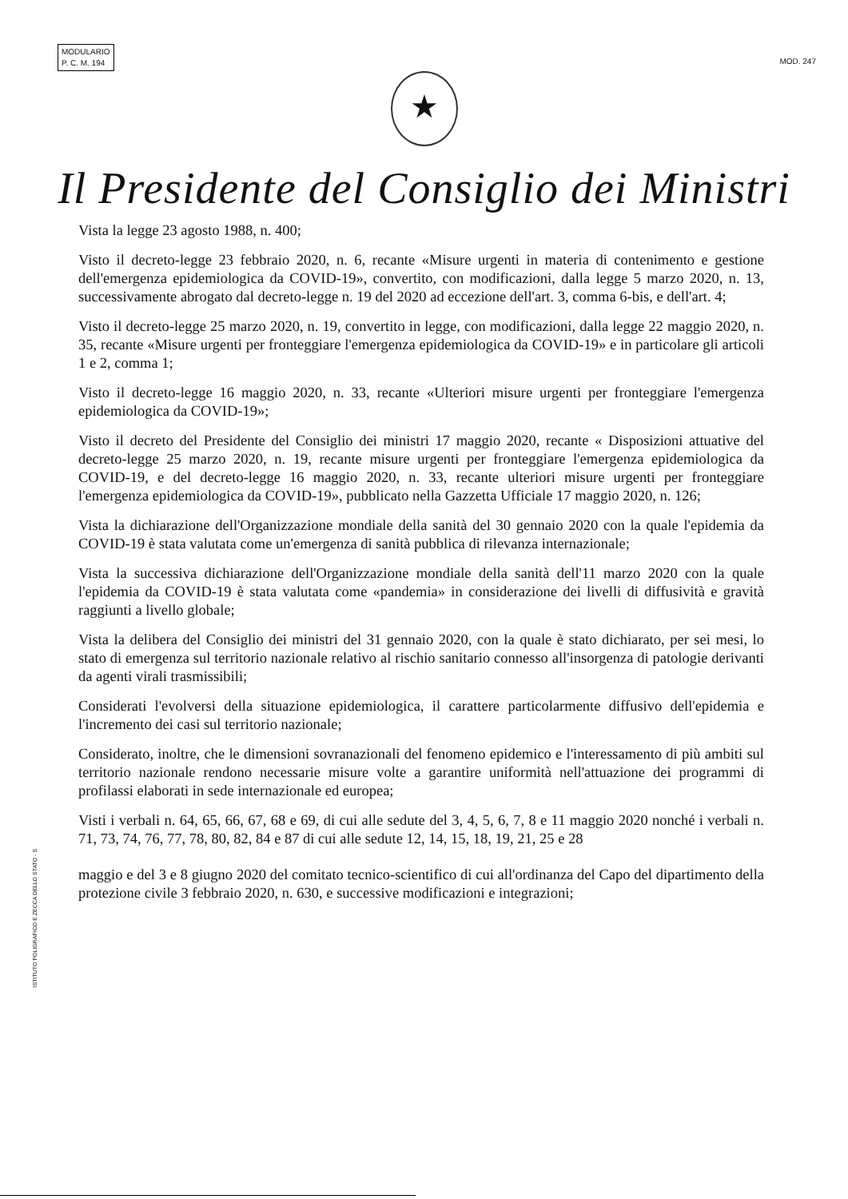MODULARIO
P. C. M. 194
MOD. 247
★
Il Presidente del Consiglio dei Ministri
Vista la legge 23 agosto 1988, n. 400;
Visto il decreto-legge 23 febbraio 2020, n. 6, recante «Misure urgenti in materia di contenimento e gestione dell'emergenza epidemiologica da COVID-19», convertito, con modificazioni, dalla legge 5 marzo 2020, n. 13, successivamente abrogato dal decreto-legge n. 19 del 2020 ad eccezione dell'art. 3, comma 6-bis, e dell'art. 4;
Visto il decreto-legge 25 marzo 2020, n. 19, convertito in legge, con modificazioni, dalla legge 22 maggio 2020, n. 35, recante «Misure urgenti per fronteggiare l'emergenza epidemiologica da COVID-19» e in particolare gli articoli 1 e 2, comma 1;
Visto il decreto-legge 16 maggio 2020, n. 33, recante «Ulteriori misure urgenti per fronteggiare l'emergenza epidemiologica da COVID-19»;
Visto il decreto del Presidente del Consiglio dei ministri 17 maggio 2020, recante « Disposizioni attuative del decreto-legge 25 marzo 2020, n. 19, recante misure urgenti per fronteggiare l'emergenza epidemiologica da COVID-19, e del decreto-legge 16 maggio 2020, n. 33, recante ulteriori misure urgenti per fronteggiare l'emergenza epidemiologica da COVID-19», pubblicato nella Gazzetta Ufficiale 17 maggio 2020, n. 126;
Vista la dichiarazione dell'Organizzazione mondiale della sanità del 30 gennaio 2020 con la quale l'epidemia da COVID-19 è stata valutata come un'emergenza di sanità pubblica di rilevanza internazionale;
Vista la successiva dichiarazione dell'Organizzazione mondiale della sanità dell'11 marzo 2020 con la quale l'epidemia da COVID-19 è stata valutata come «pandemia» in considerazione dei livelli di diffusività e gravità raggiunti a livello globale;
Vista la delibera del Consiglio dei ministri del 31 gennaio 2020, con la quale è stato dichiarato, per sei mesi, lo stato di emergenza sul territorio nazionale relativo al rischio sanitario connesso all'insorgenza di patologie derivanti da agenti virali trasmissibili;
Considerati l'evolversi della situazione epidemiologica, il carattere particolarmente diffusivo dell'epidemia e l'incremento dei casi sul territorio nazionale;
Considerato, inoltre, che le dimensioni sovranazionali del fenomeno epidemico e l'interessamento di più ambiti sul territorio nazionale rendono necessarie misure volte a garantire uniformità nell'attuazione dei programmi di profilassi elaborati in sede internazionale ed europea;
Visti i verbali n. 64, 65, 66, 67, 68 e 69, di cui alle sedute del 3, 4, 5, 6, 7, 8 e 11 maggio 2020 nonché i verbali n. 71, 73, 74, 76, 77, 78, 80, 82, 84 e 87 di cui alle sedute 12, 14, 15, 18, 19, 21, 25 e 28
maggio e del 3 e 8 giugno 2020 del comitato tecnico-scientifico di cui all'ordinanza del Capo del dipartimento della protezione civile 3 febbraio 2020, n. 630, e successive modificazioni e integrazioni;
ISTITUTO POLIGRAFICO E ZECCA DELLO STATO - S.